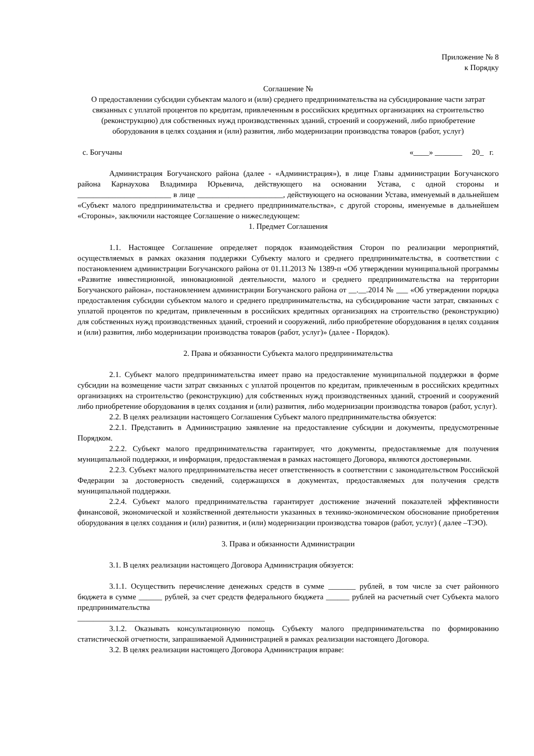Приложение № 8
к Порядку
Соглашение №
O предоставлении субсидии субъектам малого и (или) среднего предпринимательства на субсидирование части затрат связанных с уплатой процентов по кредитам, привлеченным в российских кредитных организациях на строительство (реконструкцию) для собственных нужд производственных зданий, строений и сооружений, либо приобретение оборудования в целях создания и (или) развития, либо модернизации производства товаров (работ, услуг)
с. Богучаны «____» _______ 20_ г.
Администрация Богучанского района (далее - «Администрация»), в лице Главы администрации Богучанского района Карнаухова Владимира Юрьевича, действующего на основании Устава, с одной стороны и ________________________ в лице ______________________, действующего на основании Устава, именуемый в дальнейшем «Субъект малого предпринимательства и среднего предпринимательства», с другой стороны, именуемые в дальнейшем «Стороны», заключили настоящее Соглашение о нижеследующем:
1. Предмет Соглашения
1.1. Настоящее Соглашение определяет порядок взаимодействия Сторон по реализации мероприятий, осуществляемых в рамках оказания поддержки Субъекту малого и среднего предпринимательства, в соответствии с постановлением администрации Богучанского района от 01.11.2013 № 1389-п «Об утверждении муниципальной программы «Развитие инвестиционной, инновационной деятельности, малого и среднего предпринимательства на территории Богучанского района», постановлением администрации Богучанского района от __.__.2014 № ___ «Об утверждении порядка предоставления субсидии субъектом малого и среднего предпринимательства, на субсидирование части затрат, связанных с уплатой процентов по кредитам, привлеченным в российских кредитных организациях на строительство (реконструкцию) для собственных нужд производственных зданий, строений и сооружений, либо приобретение оборудования в целях создания и (или) развития, либо модернизации производства товаров (работ, услуг)» (далее - Порядок).
2. Права и обязанности Субъекта малого предпринимательства
2.1. Субъект малого предпринимательства имеет право на предоставление муниципальной поддержки в форме субсидии на возмещение части затрат связанных с уплатой процентов по кредитам, привлеченным в российских кредитных организациях на строительство (реконструкцию) для собственных нужд производственных зданий, строений и сооружений либо приобретение оборудования в целях создания и (или) развития, либо модернизации производства товаров (работ, услуг).
2.2. В целях реализации настоящего Соглашения Субъект малого предпринимательства обязуется:
2.2.1. Представить в Администрацию заявление на предоставление субсидии и документы, предусмотренные Порядком.
2.2.2. Субъект малого предпринимательства гарантирует, что документы, предоставляемые для получения муниципальной поддержки, и информация, предоставляемая в рамках настоящего Договора, являются достоверными.
2.2.3. Субъект малого предпринимательства несет ответственность в соответствии с законодательством Российской Федерации за достоверность сведений, содержащихся в документах, предоставляемых для получения средств муниципальной поддержки.
2.2.4. Субъект малого предпринимательства гарантирует достижение значений показателей эффективности финансовой, экономической и хозяйственной деятельности указанных в технико-экономическом обоснование приобретения оборудования в целях создания и (или) развития, и (или) модернизации производства товаров (работ, услуг) ( далее –ТЭО).
3. Права и обязанности Администрации
3.1. В целях реализации настоящего Договора Администрация обязуется:
3.1.1. Осуществить перечисление денежных средств в сумме _______ рублей, в том числе за счет районного бюджета в сумме ______ рублей, за счет средств федерального бюджета ______ рублей на расчетный счет Субъекта малого предпринимательства
________________________________________________
3.1.2. Оказывать консультационную помощь Субъекту малого предпринимательства по формированию статистической отчетности, запрашиваемой Администрацией в рамках реализации настоящего Договора.
3.2. В целях реализации настоящего Договора Администрация вправе: